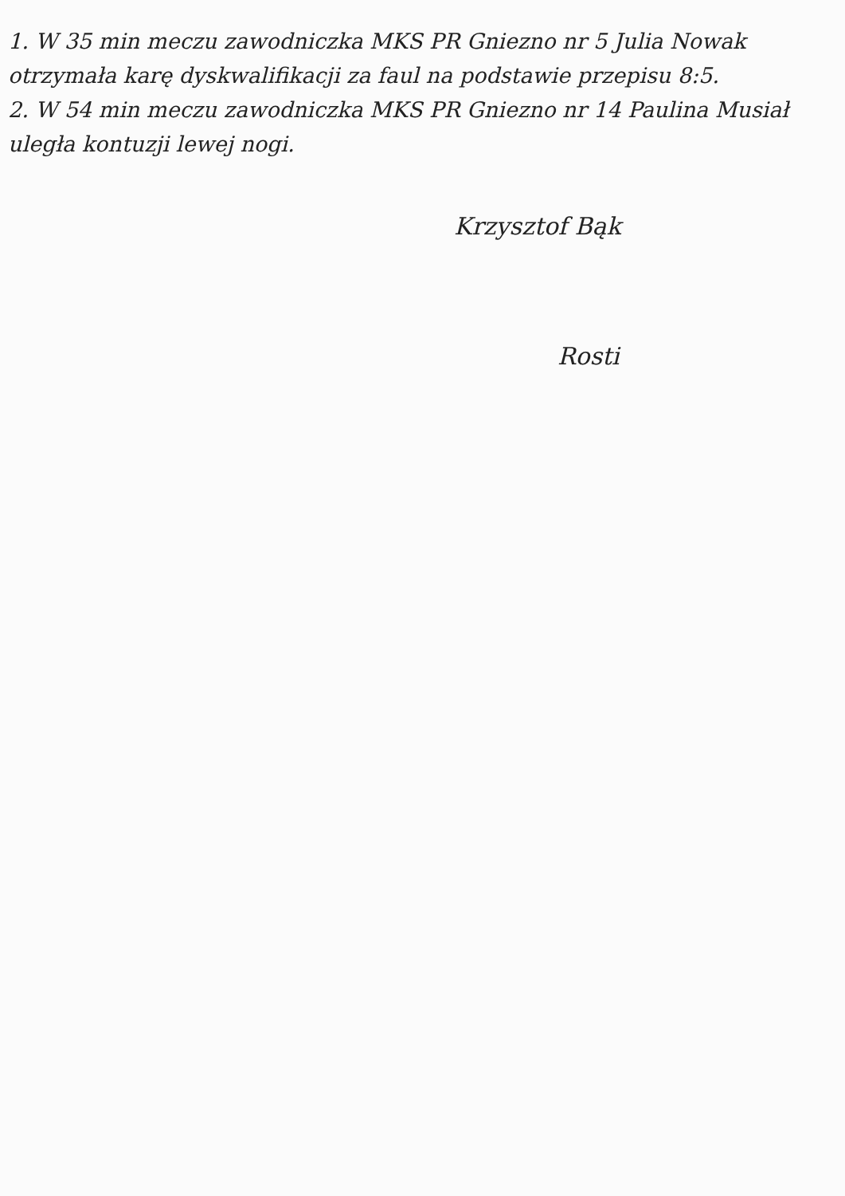1. W 35 min meczu zawodniczka MKS PR Gniezno nr 5 Julia Nowak otrzymała karę dyskwalifikacji za faul na podstawie przepisu 8:5.
2. W 54 min meczu zawodniczka MKS PR Gniezno nr 14 Paulina Musiał uległa kontuzji lewej nogi.
Krzysztof Bąk
Rosti